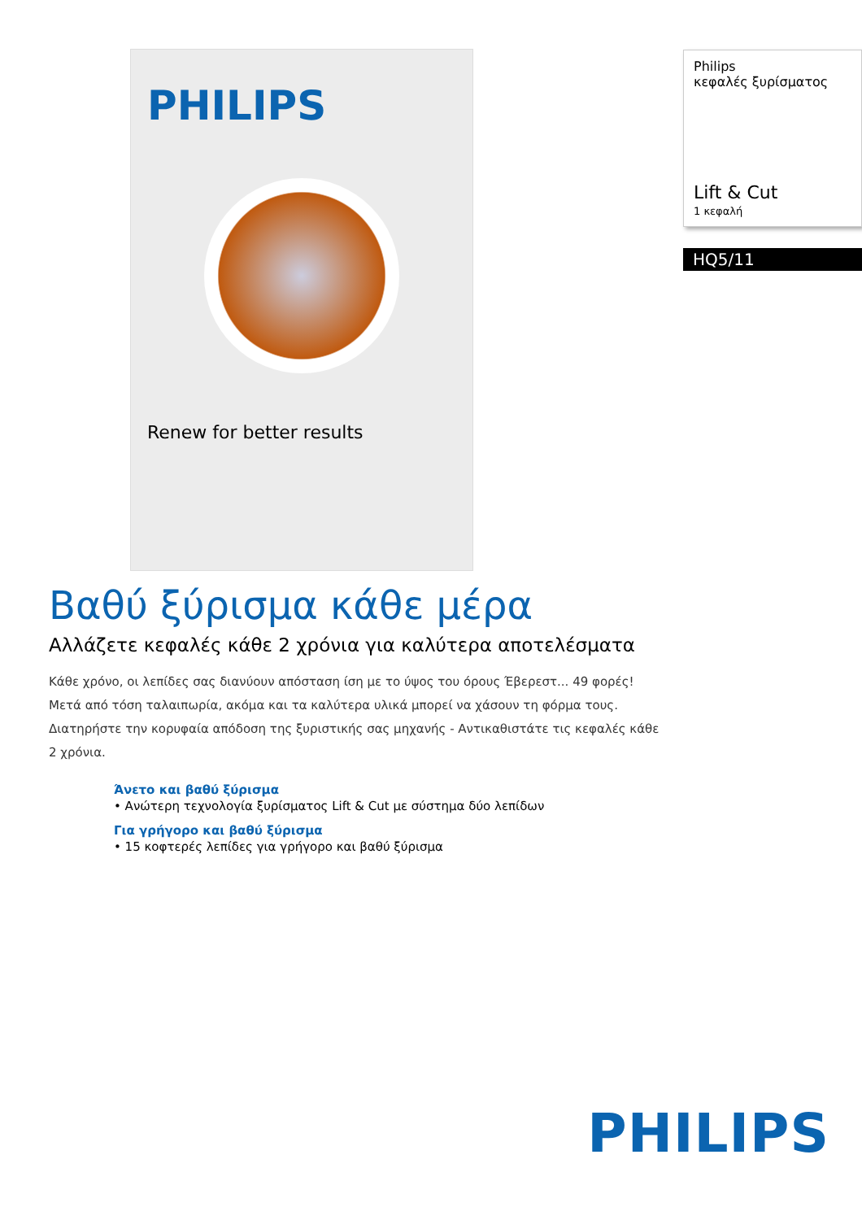PHILIPS
Renew for better results
Βαθύ ξύρισμα κάθε μέρα
Αλλάζετε κεφαλές κάθε 2 χρόνια για καλύτερα αποτελέσματα
Κάθε χρόνο, οι λεπίδες σας διανύουν απόσταση ίση με το ύψος του όρους Έβερεστ... 49 φορές! Μετά από τόση ταλαιπωρία, ακόμα και τα καλύτερα υλικά μπορεί να χάσουν τη φόρμα τους. Διατηρήστε την κορυφαία απόδοση της ξυριστικής σας μηχανής - Αντικαθιστάτε τις κεφαλές κάθε 2 χρόνια.
Άνετο και βαθύ ξύρισμα
• Ανώτερη τεχνολογία ξυρίσματος Lift & Cut με σύστημα δύο λεπίδων
Για γρήγορο και βαθύ ξύρισμα
• 15 κοφτερές λεπίδες για γρήγορο και βαθύ ξύρισμα
Philips
κεφαλές ξυρίσματος
Lift & Cut
1 κεφαλή
HQ5/11
PHILIPS